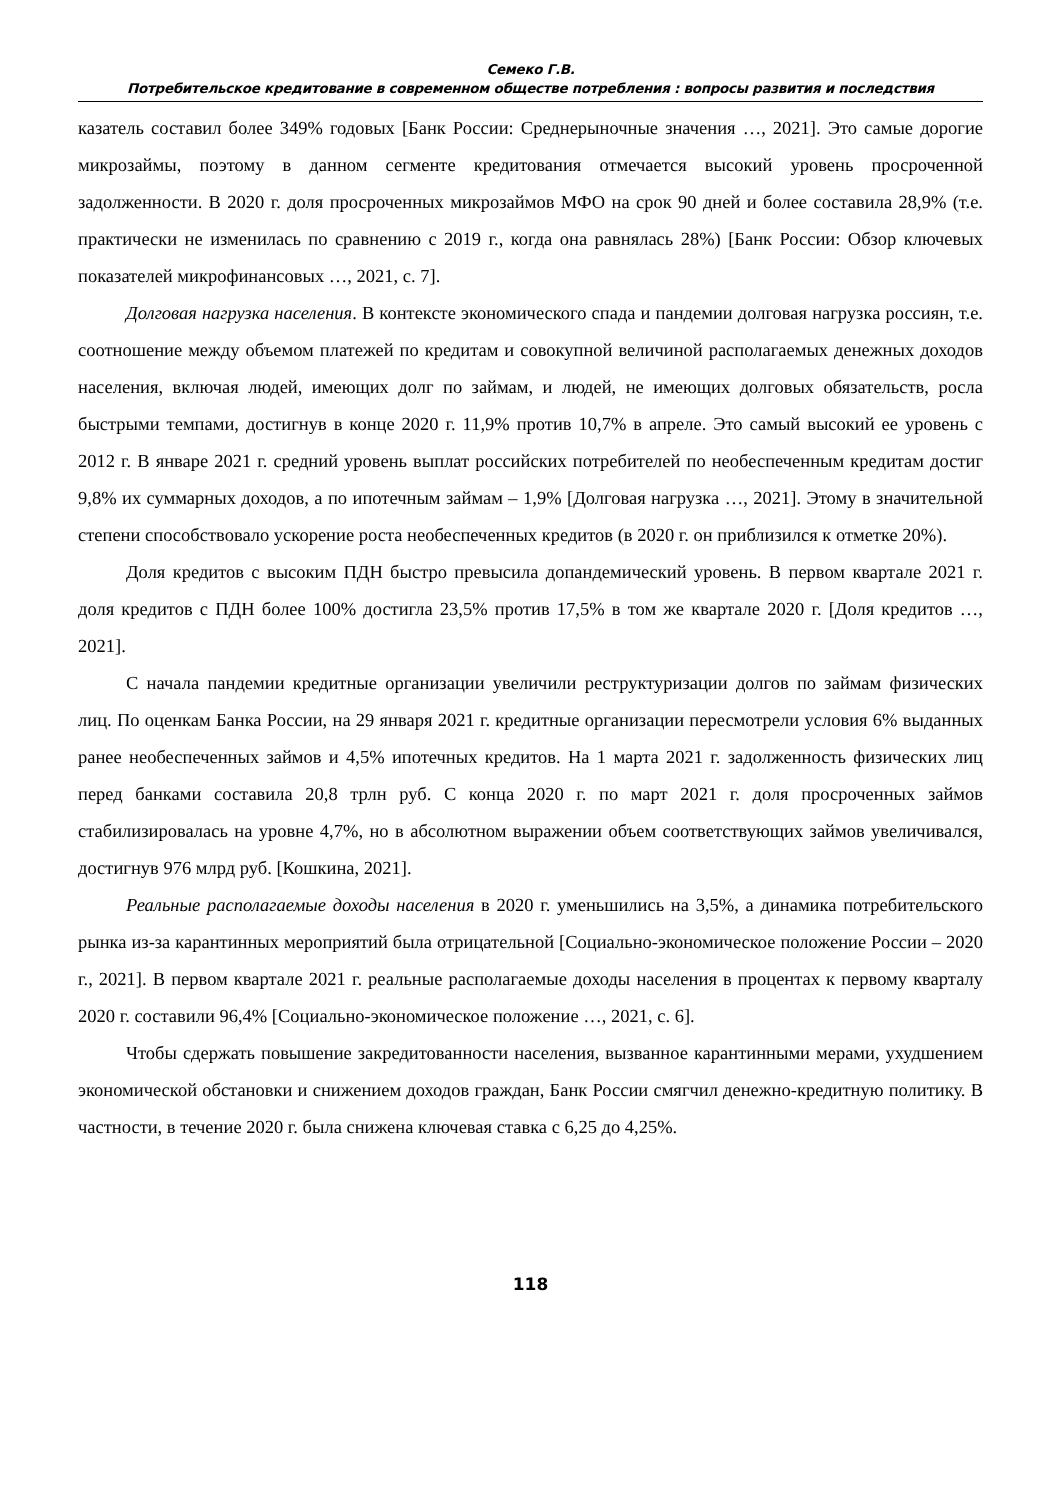Семеко Г.В.
Потребительское кредитование в современном обществе потребления : вопросы развития и последствия
казатель составил более 349% годовых [Банк России: Среднерыночные значения …, 2021]. Это самые дорогие микрозаймы, поэтому в данном сегменте кредитования отмечается высокий уровень просроченной задолженности. В 2020 г. доля просроченных микрозаймов МФО на срок 90 дней и более составила 28,9% (т.е. практически не изменилась по сравнению с 2019 г., когда она равнялась 28%) [Банк России: Обзор ключевых показателей микрофинансовых …, 2021, с. 7].
Долговая нагрузка населения. В контексте экономического спада и пандемии долговая нагрузка россиян, т.е. соотношение между объемом платежей по кредитам и совокупной величиной располагаемых денежных доходов населения, включая людей, имеющих долг по займам, и людей, не имеющих долговых обязательств, росла быстрыми темпами, достигнув в конце 2020 г. 11,9% против 10,7% в апреле. Это самый высокий ее уровень с 2012 г. В январе 2021 г. средний уровень выплат российских потребителей по необеспеченным кредитам достиг 9,8% их суммарных доходов, а по ипотечным займам – 1,9% [Долговая нагрузка …, 2021]. Этому в значительной степени способствовало ускорение роста необеспеченных кредитов (в 2020 г. он приблизился к отметке 20%).
Доля кредитов с высоким ПДН быстро превысила допандемический уровень. В первом квартале 2021 г. доля кредитов с ПДН более 100% достигла 23,5% против 17,5% в том же квартале 2020 г. [Доля кредитов …, 2021].
С начала пандемии кредитные организации увеличили реструктуризации долгов по займам физических лиц. По оценкам Банка России, на 29 января 2021 г. кредитные организации пересмотрели условия 6% выданных ранее необеспеченных займов и 4,5% ипотечных кредитов. На 1 марта 2021 г. задолженность физических лиц перед банками составила 20,8 трлн руб. С конца 2020 г. по март 2021 г. доля просроченных займов стабилизировалась на уровне 4,7%, но в абсолютном выражении объем соответствующих займов увеличивался, достигнув 976 млрд руб. [Кошкина, 2021].
Реальные располагаемые доходы населения в 2020 г. уменьшились на 3,5%, а динамика потребительского рынка из-за карантинных мероприятий была отрицательной [Социально-экономическое положение России – 2020 г., 2021]. В первом квартале 2021 г. реальные располагаемые доходы населения в процентах к первому кварталу 2020 г. составили 96,4% [Социально-экономическое положение …, 2021, с. 6].
Чтобы сдержать повышение закредитованности населения, вызванное карантинными мерами, ухудшением экономической обстановки и снижением доходов граждан, Банк России смягчил денежно-кредитную политику. В частности, в течение 2020 г. была снижена ключевая ставка с 6,25 до 4,25%.
118